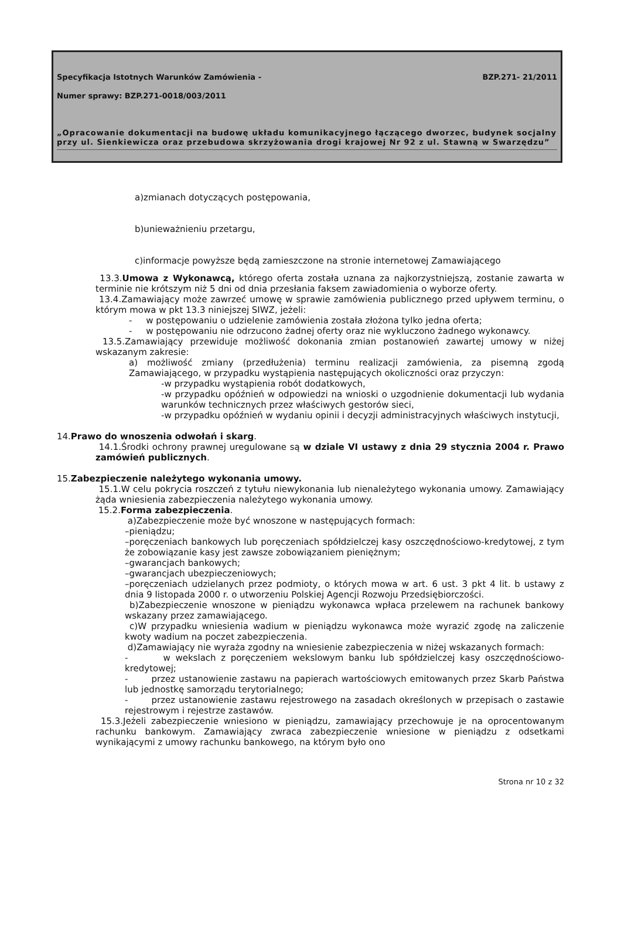Specyfikacja Istotnych Warunków Zamówienia - BZP.271- 21/2011
Numer sprawy: BZP.271-0018/003/2011
„Opracowanie dokumentacji na budowę układu komunikacyjnego łączącego dworzec, budynek socjalny przy ul. Sienkiewicza oraz przebudowa skrzyżowania drogi krajowej Nr 92 z ul. Stawną w Swarzędzu”
a)zmianach dotyczących postępowania,
b)unieważnieniu przetargu,
c)informacje powyższe będą zamieszczone na stronie internetowej Zamawiającego
13.3.Umowa z Wykonawcą, którego oferta została uznana za najkorzystniejszą, zostanie zawarta w terminie nie krótszym niż 5 dni od dnia przesłania faksem zawiadomienia o wyborze oferty.
13.4.Zamawiający może zawrzeć umowę w sprawie zamówienia publicznego przed upływem terminu, o którym mowa w pkt 13.3 niniejszej SIWZ, jeżeli:
- w postępowaniu o udzielenie zamówienia została złożona tylko jedna oferta;
- w postępowaniu nie odrzucono żadnej oferty oraz nie wykluczono żadnego wykonawcy.
13.5.Zamawiający przewiduje możliwość dokonania zmian postanowień zawartej umowy w niżej wskazanym zakresie:
a) możliwość zmiany (przedłużenia) terminu realizacji zamówienia, za pisemną zgodą Zamawiającego, w przypadku wystąpienia następujących okoliczności oraz przyczyn:
-w przypadku wystąpienia robót dodatkowych,
-w przypadku opóźnień w odpowiedzi na wnioski o uzgodnienie dokumentacji lub wydania warunków technicznych przez właściwych gestorów sieci,
-w przypadku opóźnień w wydaniu opinii i decyzji administracyjnych właściwych instytucji,
14.Prawo do wnoszenia odwołań i skarg.
14.1.Środki ochrony prawnej uregulowane są w dziale VI ustawy z dnia 29 stycznia 2004 r. Prawo zamówień publicznych.
15.Zabezpieczenie należytego wykonania umowy.
15.1.W celu pokrycia roszczeń z tytułu niewykonania lub nienależytego wykonania umowy. Zamawiający żąda wniesienia zabezpieczenia należytego wykonania umowy.
15.2.Forma zabezpieczenia.
a)Zabezpieczenie może być wnoszone w następujących formach:
–pieniądzu;
–poręczeniach bankowych lub poręczeniach spółdzielczej kasy oszczędnościowo-kredytowej, z tym że zobowiązanie kasy jest zawsze zobowiązaniem pieniężnym;
–gwarancjach bankowych;
–gwarancjach ubezpieczeniowych;
–poręczeniach udzielanych przez podmioty, o których mowa w art. 6 ust. 3 pkt 4 lit. b ustawy z dnia 9 listopada 2000 r. o utworzeniu Polskiej Agencji Rozwoju Przedsiębiorczości.
b)Zabezpieczenie wnoszone w pieniądzu wykonawca wpłaca przelewem na rachunek bankowy wskazany przez zamawiającego.
c)W przypadku wniesienia wadium w pieniądzu wykonawca może wyrazić zgodę na zaliczenie kwoty wadium na poczet zabezpieczenia.
d)Zamawiający nie wyraża zgodny na wniesienie zabezpieczenia w niżej wskazanych formach:
- w wekslach z poręczeniem wekslowym banku lub spółdzielczej kasy oszczędnościowo- kredytowej;
- przez ustanowienie zastawu na papierach wartościowych emitowanych przez Skarb Państwa lub jednostkę samorządu terytorialnego;
- przez ustanowienie zastawu rejestrowego na zasadach określonych w przepisach o zastawie rejestrowym i rejestrze zastawów.
15.3.Jeżeli zabezpieczenie wniesiono w pieniądzu, zamawiający przechowuje je na oprocentowanym rachunku bankowym. Zamawiający zwraca zabezpieczenie wniesione w pieniądzu z odsetkami wynikającymi z umowy rachunku bankowego, na którym było ono
Strona nr 10 z 32